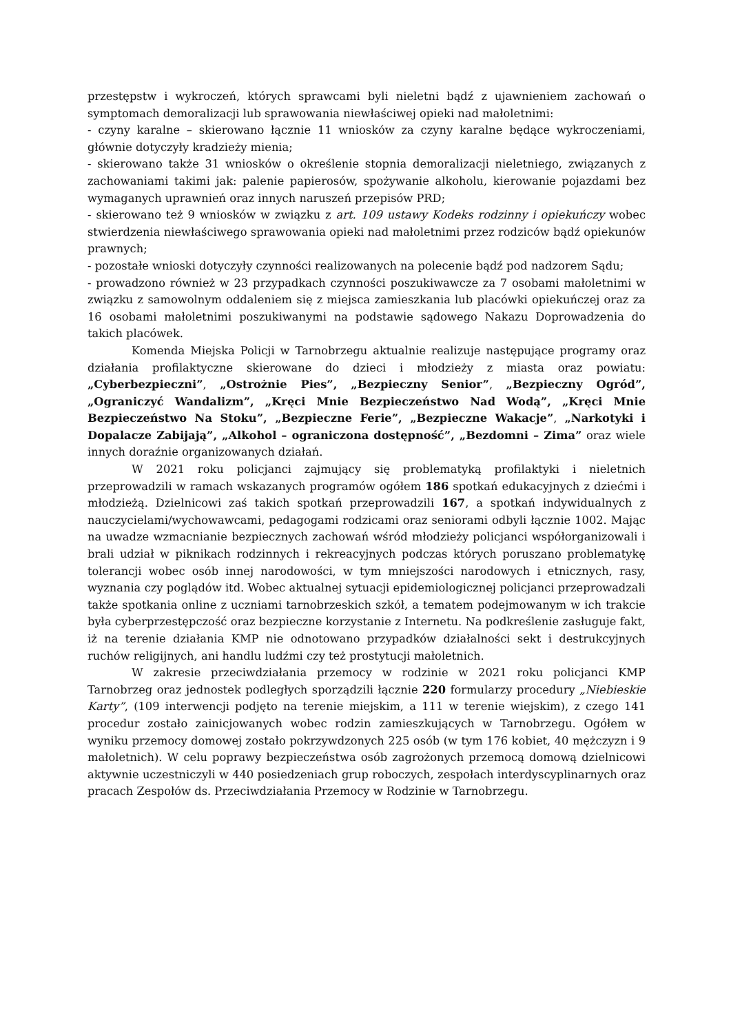przestępstw i wykroczeń, których sprawcami byli nieletni bądź z ujawnieniem zachowań o symptomach demoralizacji lub sprawowania niewłaściwej opieki nad małoletnimi:
- czyny karalne – skierowano łącznie 11 wniosków za czyny karalne będące wykroczeniami, głównie dotyczyły kradzieży mienia;
- skierowano także 31 wniosków o określenie stopnia demoralizacji nieletniego, związanych z zachowaniami takimi jak: palenie papierosów, spożywanie alkoholu, kierowanie pojazdami bez wymaganych uprawnień oraz innych naruszeń przepisów PRD;
- skierowano też 9 wniosków w związku z art. 109 ustawy Kodeks rodzinny i opiekuńczy wobec stwierdzenia niewłaściwego sprawowania opieki nad małoletnimi przez rodziców bądź opiekunów prawnych;
- pozostałe wnioski dotyczyły czynności realizowanych na polecenie bądź pod nadzorem Sądu;
- prowadzono również w 23 przypadkach czynności poszukiwawcze za 7 osobami małoletnimi w związku z samowolnym oddaleniem się z miejsca zamieszkania lub placówki opiekuńczej oraz za 16 osobami małoletnimi poszukiwanymi na podstawie sądowego Nakazu Doprowadzenia do takich placówek.
Komenda Miejska Policji w Tarnobrzegu aktualnie realizuje następujące programy oraz działania profilaktyczne skierowane do dzieci i młodzieży z miasta oraz powiatu: „Cyberbezpieczni”, „Ostrożnie Pies”, „Bezpieczny Senior”, „Bezpieczny Ogród”, „Ograniczyć Wandalizm”, „Kręci Mnie Bezpieczeństwo Nad Wodą”, „Kręci Mnie Bezpieczeństwo Na Stoku”, „Bezpieczne Ferie”, „Bezpieczne Wakacje”, „Narkotyki i Dopalacze Zabijają”, „Alkohol – ograniczona dostępność”, „Bezdomni – Zima” oraz wiele innych doraźnie organizowanych działań.
W 2021 roku policjanci zajmujący się problematyką profilaktyki i nieletnich przeprowadzili w ramach wskazanych programów ogółem 186 spotkań edukacyjnych z dziećmi i młodzieżą. Dzielnicowi zaś takich spotkań przeprowadzili 167, a spotkań indywidualnych z nauczycielami/wychowawcami, pedagogami rodzicami oraz seniorami odbyli łącznie 1002. Mając na uwadze wzmacnianie bezpiecznych zachowań wśród młodzieży policjanci współorganizowali i brali udział w piknikach rodzinnych i rekreacyjnych podczas których poruszano problematykę tolerancji wobec osób innej narodowości, w tym mniejszości narodowych i etnicznych, rasy, wyznania czy poglądów itd. Wobec aktualnej sytuacji epidemiologicznej policjanci przeprowadzali także spotkania online z uczniami tarnobrzeskich szkół, a tematem podejmowanym w ich trakcie była cyberprzestępczość oraz bezpieczne korzystanie z Internetu. Na podkreślenie zasługuje fakt, iż na terenie działania KMP nie odnotowano przypadków działalności sekt i destrukcyjnych ruchów religijnych, ani handlu ludźmi czy też prostytucji małoletnich.
W zakresie przeciwdziałania przemocy w rodzinie w 2021 roku policjanci KMP Tarnobrzeg oraz jednostek podległych sporządzili łącznie 220 formularzy procedury „Niebieskie Karty”, (109 interwencji podjęto na terenie miejskim, a 111 w terenie wiejskim), z czego 141 procedur zostało zainicjowanych wobec rodzin zamieszkujących w Tarnobrzegu. Ogółem w wyniku przemocy domowej zostało pokrzywdzonych 225 osób (w tym 176 kobiet, 40 mężczyzn i 9 małoletnich). W celu poprawy bezpieczeństwa osób zagrożonych przemocą domową dzielnicowi aktywnie uczestniczyli w 440 posiedzeniach grup roboczych, zespołach interdyscyplinarnych oraz pracach Zespołów ds. Przeciwdziałania Przemocy w Rodzinie w Tarnobrzegu.